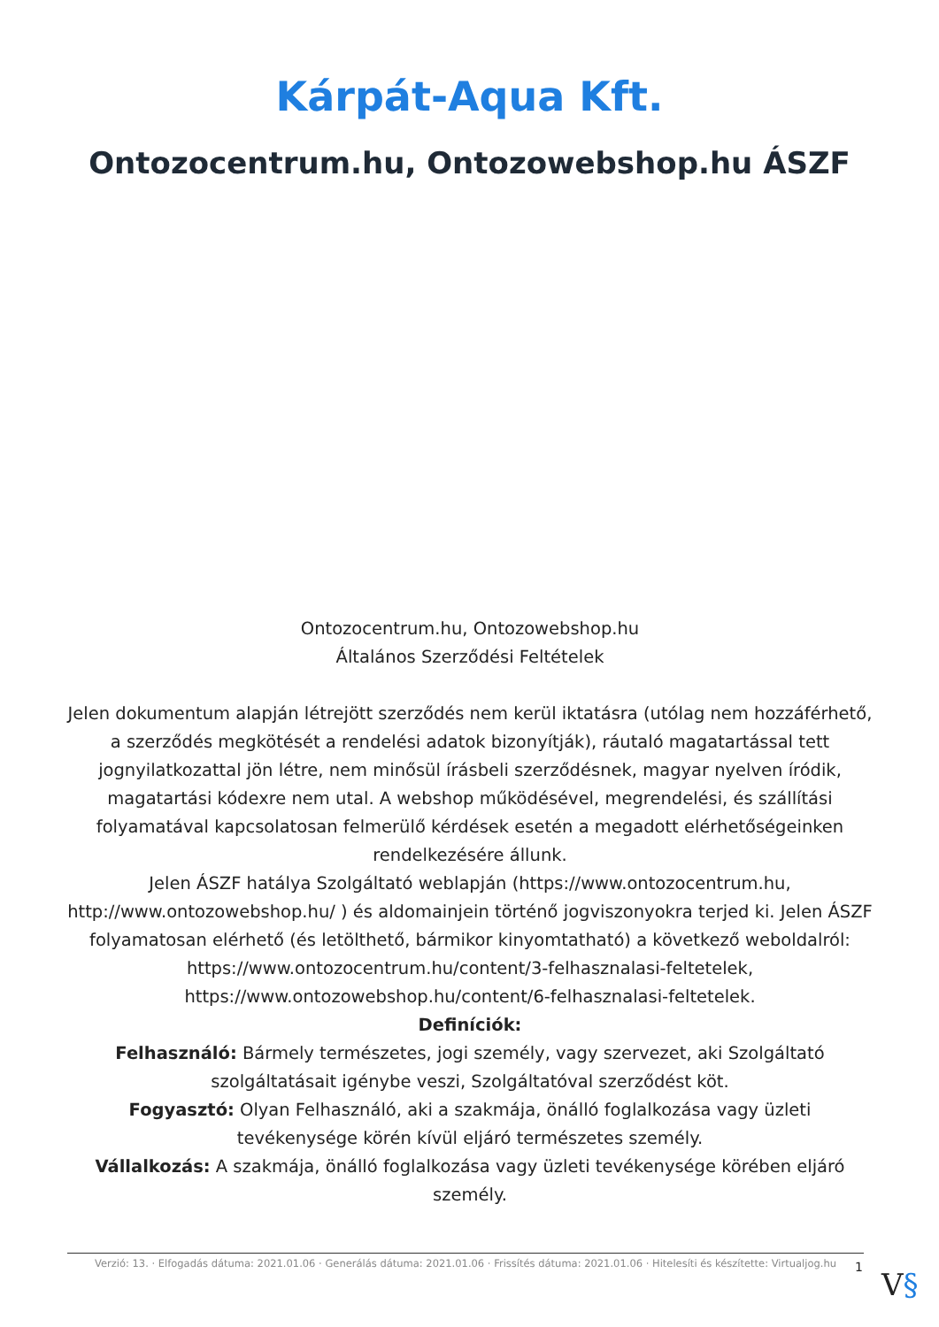Kárpát-Aqua Kft.
Ontozocentrum.hu, Ontozowebshop.hu ÁSZF
Ontozocentrum.hu, Ontozowebshop.hu
Általános Szerződési Feltételek
Jelen dokumentum alapján létrejött szerződés nem kerül iktatásra (utólag nem hozzáférhető, a szerződés megkötését a rendelési adatok bizonyítják), ráutaló magatartással tett jognyilatkozattal jön létre, nem minősül írásbeli szerződésnek, magyar nyelven íródik, magatartási kódexre nem utal. A webshop működésével, megrendelési, és szállítási folyamatával kapcsolatosan felmerülő kérdések esetén a megadott elérhetőségeinken rendelkezésére állunk.
Jelen ÁSZF hatálya Szolgáltató weblapján (https://www.ontozocentrum.hu, http://www.ontozowebshop.hu/ ) és aldomainjein történő jogviszonyokra terjed ki. Jelen ÁSZF folyamatosan elérhető (és letölthető, bármikor kinyomtatható) a következő weboldalról:
https://www.ontozocentrum.hu/content/3-felhasznalasi-feltetelek,
https://www.ontozowebshop.hu/content/6-felhasznalasi-feltetelek.
Definíciók:
Felhasználó: Bármely természetes, jogi személy, vagy szervezet, aki Szolgáltató szolgáltatásait igénybe veszi, Szolgáltatóval szerződést köt.
Fogyasztó: Olyan Felhasználó, aki a szakmája, önálló foglalkozása vagy üzleti tevékenysége körén kívül eljáró természetes személy.
Vállalkozás: A szakmája, önálló foglalkozása vagy üzleti tevékenysége körében eljáró személy.
Verzió: 13. · Elfogadás dátuma: 2021.01.06 · Generálás dátuma: 2021.01.06 · Frissítés dátuma: 2021.01.06 · Hitelesíti és készítette: Virtualjog.hu
1 V§